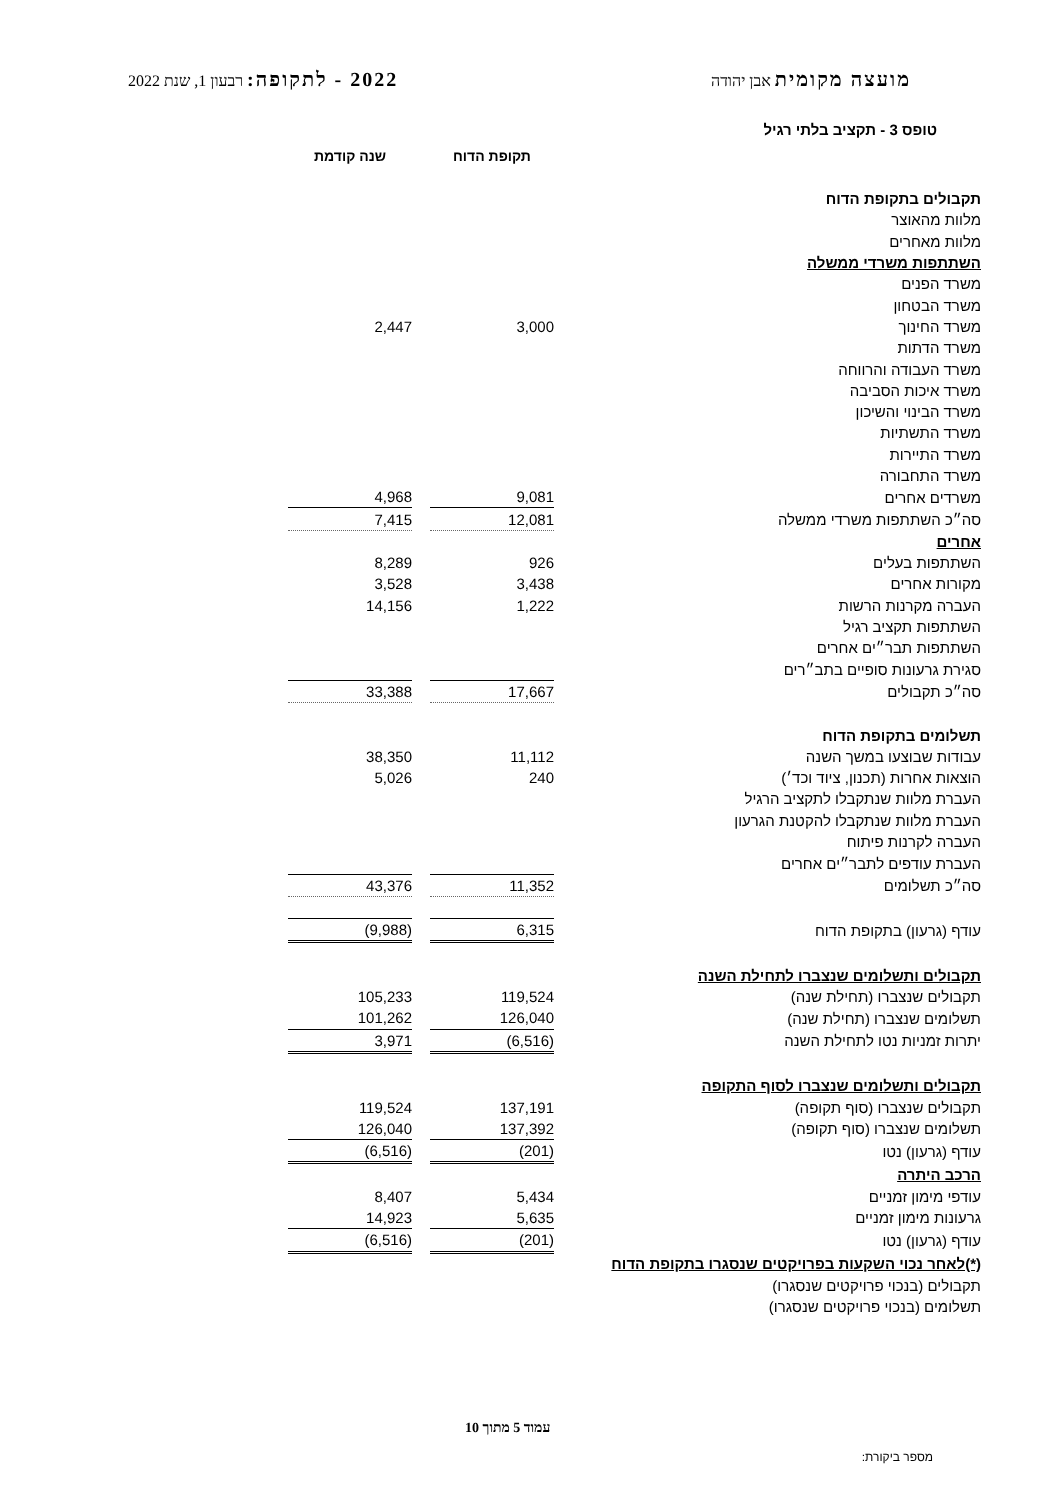מועצה מקומית אבן יהודה
2022 - לתקופה: רבעון 1, שנת 2022
טופס 3 - תקציב בלתי רגיל
| | | תקופת הדוח | | שנה קודמת |
| --- | --- | --- | --- | --- |
| תקבולים בתקופת הדוח | | | | |
| מלוות מהאוצר | | | | |
| מלוות מאחרים | | | | |
| השתתפות משרדי ממשלה | | | | |
| משרד הפנים | | | | |
| משרד הבטחון | | | | |
| משרד החינוך | | 3,000 | | 2,447 |
| משרד הדתות | | | | |
| משרד העבודה והרווחה | | | | |
| משרד איכות הסביבה | | | | |
| משרד הבינוי והשיכון | | | | |
| משרד התשתיות | | | | |
| משרד התיירות | | | | |
| משרד התחבורה | | | | |
| משרדים אחרים | | 9,081 | | 4,968 |
| סה״כ השתתפות משרדי ממשלה | | 12,081 | | 7,415 |
| אחרים | | | | |
| השתתפות בעלים | | 926 | | 8,289 |
| מקורות אחרים | | 3,438 | | 3,528 |
| העברה מקרנות הרשות | | 1,222 | | 14,156 |
| השתתפות תקציב רגיל | | | | |
| השתתפות תבר״ים אחרים | | | | |
| סגירת גרעונות סופיים בתב״רים | | | | |
| סה״כ תקבולים | | 17,667 | | 33,388 |
| תשלומים בתקופת הדוח | | | | |
| עבודות שבוצעו במשך השנה | | 11,112 | | 38,350 |
| הוצאות אחרות (תכנון, ציוד וכד׳) | | 240 | | 5,026 |
| העברת מלוות שנתקבלו לתקציב הרגיל | | | | |
| העברת מלוות שנתקבלו להקטנת הגרעון | | | | |
| העברה לקרנות פיתוח | | | | |
| העברת עודפים לתבר״ים אחרים | | | | |
| סה״כ תשלומים | | 11,352 | | 43,376 |
| עודף (גרעון) בתקופת הדוח | | 6,315 | | (9,988) |
| תקבולים ותשלומים שנצברו לתחילת השנה | | | | |
| תקבולים שנצברו (תחילת שנה) | | 119,524 | | 105,233 |
| תשלומים שנצברו (תחילת שנה) | | 126,040 | | 101,262 |
| יתרות זמניות נטו לתחילת השנה | | (6,516) | | 3,971 |
| תקבולים ותשלומים שנצברו לסוף התקופה | | | | |
| תקבולים שנצברו (סוף תקופה) | | 137,191 | | 119,524 |
| תשלומים שנצברו (סוף תקופה) | | 137,392 | | 126,040 |
| עודף (גרעון) נטו | | (201) | | (6,516) |
| הרכב היתרה | | | | |
| עודפי מימון זמניים | | 5,434 | | 8,407 |
| גרעונות מימון זמניים | | 5,635 | | 14,923 |
| עודף (גרעון) נטו | | (201) | | (6,516) |
| (*)לאחר נכוי השקעות בפרויקטים שנסגרו בתקופת הדוח | | | | |
| תקבולים (בנכוי פרויקטים שנסגרו) | | | | |
| תשלומים (בנכוי פרויקטים שנסגרו) | | | | |
עמוד 5 מתוך 10
מספר ביקורת: